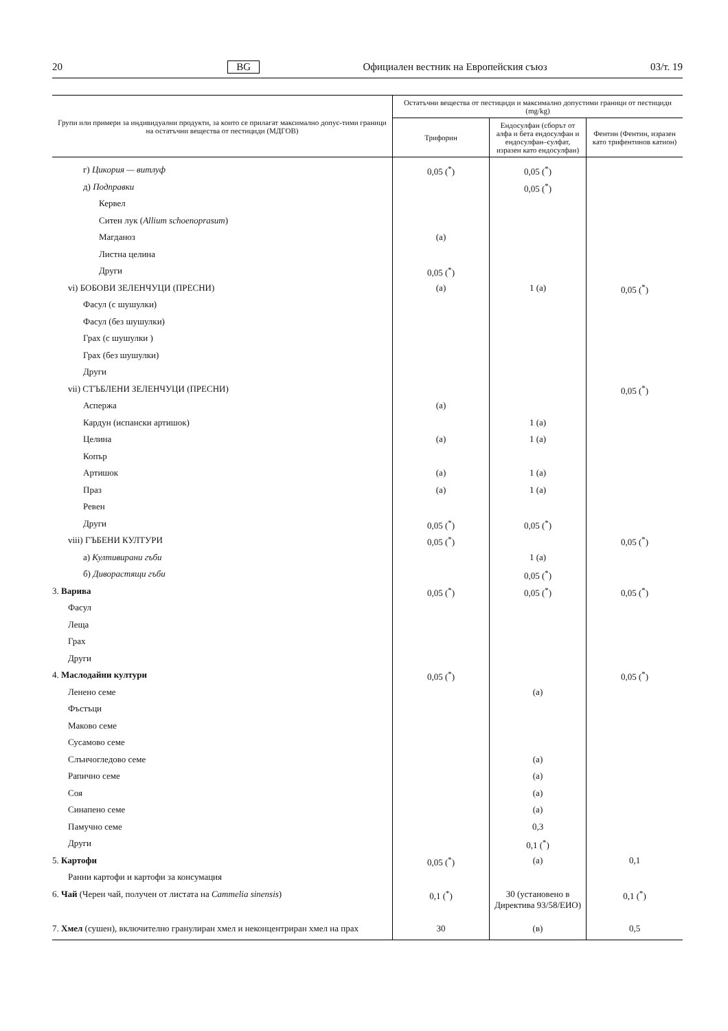20 BG Официален вестник на Европейския съюз 03/т. 19
| Групи или примери за индивидуални продукти, за които се прилагат максимално допус-тими граници на остатъчни вещества от пестициди (МДГОВ) | Остатъчни вещества от пестициди и максимално допустими граници от пестициди (mg/kg) | | |
| --- | --- | --- | --- |
| | Трифорин | Ендосулфан (сборът от алфа и бета ендосулфан и ендосулфан–сулфат, изразен като ендосулфан) | Фентин (Фентин, изразен като трифентинов катион) |
| г) Цикория — витлуф | 0,05 (<sup>*</sup>) | 0,05 (<sup>*</sup>) | |
| д) Подправки | | 0,05 (<sup>*</sup>) | |
| Кервел | | | |
| Ситен лук ( Allium schoenoprasum ) | | | |
| Магданоз | (a) | | |
| Листна целина | | | |
| Други | 0,05 (<sup>*</sup>) | | |
| vi) БОБОВИ ЗЕЛЕНЧУЦИ (ПРЕСНИ) | (a) | 1 (a) | 0,05 (<sup>*</sup>) |
| Фасул (с шушулки) | | | |
| Фасул (без шушулки) | | | |
| Грах (с шушулки ) | | | |
| Грах (без шушулки) | | | |
| Други | | | |
| vii) СТЪБЛЕНИ ЗЕЛЕНЧУЦИ (ПРЕСНИ) | | | 0,05 (<sup>*</sup>) |
| Аспержа | (a) | | |
| Кардун (испански артишок) | | 1 (a) | |
| Целина | (a) | 1 (a) | |
| Копър | | | |
| Артишок | (a) | 1 (a) | |
| Праз | (a) | 1 (a) | |
| Ревен | | | |
| Други | 0,05 (<sup>*</sup>) | 0,05 (<sup>*</sup>) | |
| viii) ГЪБЕНИ КУЛТУРИ | 0,05 (<sup>*</sup>) | | 0,05 (<sup>*</sup>) |
| а) Култивирани гъби | | 1 (a) | |
| б) Диворастящи гъби | | 0,05 (<sup>*</sup>) | |
| 3. Варива | 0,05 (<sup>*</sup>) | 0,05 (<sup>*</sup>) | 0,05 (<sup>*</sup>) |
| Фасул | | | |
| Леща | | | |
| Грах | | | |
| Други | | | |
| 4. Маслодайни култури | 0,05 (<sup>*</sup>) | | 0,05 (<sup>*</sup>) |
| Ленено семе | | (a) | |
| Фъстъци | | | |
| Маково семе | | | |
| Сусамово семе | | | |
| Слънчогледово семе | | (a) | |
| Рапично семе | | (a) | |
| Соя | | (a) | |
| Синапено семе | | (a) | |
| Памучно семе | | 0,3 | |
| Други | | 0,1 (<sup>*</sup>) | |
| 5. Картофи | 0,05 (<sup>*</sup>) | (a) | 0,1 |
| Ранни картофи и картофи за консумация | | | |
| 6. Чай (Черен чай, получен от листата на Cammelia sinensis ) | 0,1 (<sup>*</sup>) | 30 (установено в Директива 93/58/ЕИО) | 0,1 (<sup>*</sup>) |
| 7. Хмел (сушен), включително гранулиран хмел и неконцентриран хмел на прах | 30 | (в) | 0,5 |